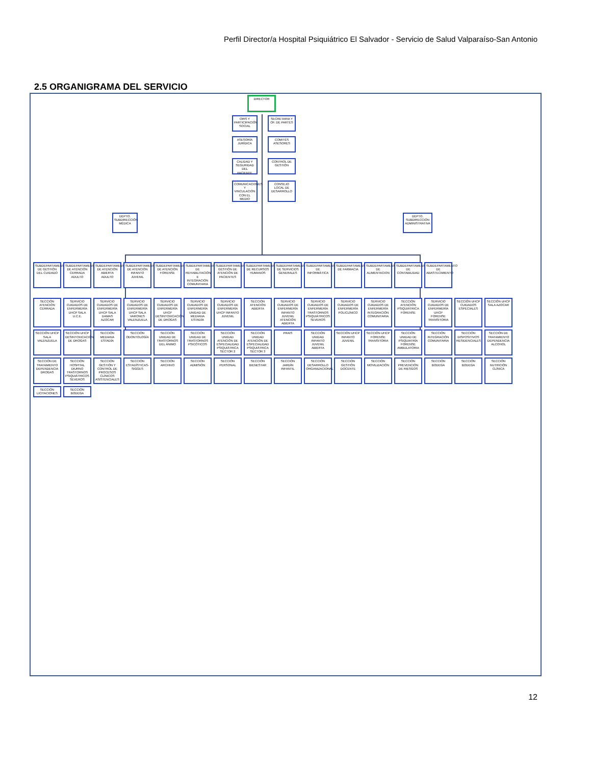Perfil Director/a Hospital Psiquiátrico El Salvador - Servicio de Salud Valparaíso-San Antonio
2.5 ORGANIGRAMA DEL SERVICIO
DIRECTOR
OIRS Y PARTICIPACIÓN SOCIAL
SECRETARIA Y OF. DE PARTES
ASESORÍA JURÍDICA
COMITÉS ASESORES
CALIDAD Y SEGURIDAD DEL PACIENTE
CONTROL DE GESTIÓN
COMUNICACIONES Y VINCULACIÓN CON EL MEDIO
CONSEJO LOCAL DE DESARROLLO
DEPTO. SUBDIRECCIÓN MÉDICA
DEPTO. SUBDIRECCIÓN ADMINISTRATIVA
SUBDEPARTAMENTO DE GESTIÓN DEL CUIDADO
SUBDEPARTAMENTO DE ATENCIÓN CERRADA ADULTO
SUBDEPARTAMENTO DE ATENCIÓN ABIERTA ADULTO
SUBDEPARTAMENTO DE ATENCIÓN INFANTO JUVENIL
SUBDEPARTAMENTO DE ATENCIÓN FORENSE
SUBDEPARTAMENTO DE REHABILITACIÓN E INTEGRACIÓN COMUNITARIA
SUBDEPARTAMENTO GESTIÓN DE ATENCIÓN DE PACIENTES
SUBDEPARTAMENTO DE RECURSOS HUMANOS
SUBDEPARTAMENTO DE SERVICIOS GENERALES
SUBDEPARTAMENTO DE INFORMÁTICA
SUBDEPARTAMENTO DE FARMACIA
SUBDEPARTAMENTO DE ALIMENTACION
SUBDEPARTAMENTO DE CONTABILIDAD
SUBDEPARTAMENTO DE ABASTECIMIENTO
SECCIÓN ATENCIÓN CERRADA
SERVICIO CUIDADOS DE ENFERMERÍA UHCP SALA U.C.E.
SERVICIO CUIDADOS DE ENFERMERÍA UHCP SALA DAMAS AZOCAR
SERVICIO CUIDADOS DE ENFERMERÍA UHCP SALA VARONES VALENZUELA
SERVICIO CUIDADOS DE ENFERMERÍA UHCP DESINTOXICACIÓN DE DROGAS
SERVICIO CUIDADOS DE ENFERMERÍA UNIDAD DE MEDIANA ESTADÍA
SERVICIO CUIDADOS DE ENFERMERÍA UHCP INFANTO JUVENIL
SECCIÓN ATENCIÓN ABIERTA
SERVICIO CUIDADOS DE ENFERMERÍA INFANTO JUVENIL ATENCIÓN ABIERTA
SERVICIO CUIDADOS DE ENFERMERÍA TRASTORNOS PSIQUIÁTRICOS SEVEROS
SERVICIO CUIDADOS DE ENFERMERÍA POLICLÍNICO
SERVICIO CUIDADOS DE ENFERMERÍA INTEGRACIÓN COMUNITARIA
SECCIÓN ATENCIÓN PSIQUIÁTRICA FORENSE
SERVICIO CUIDADOS DE ENFERMERÍA UHCP FORENSE TRANSITORIA
SECCIÓN UHCP CUIDADOS ESPECIALES
SECCIÓN UHCP SALA AZOCAR
SECCIÓN UHCP SALA VALENZUELA
SECCIÓN UHCP DESINTOXICACIÓN DE DROGAS
SECCIÓN MEDIANA ESTADÍA
SECCIÓN ODONTOLOGÍA
SECCIÓN UNIDAD DE TRASTORNOS DEL ÁNIMO
SECCIÓN UNIDAD DE TRASTORNOS PSICÓTICOS
SECCIÓN UNIDAD ATENCIÓN DE ESPECIALIDAD PSIQUIÁTRICA SECTOR 2
SECCIÓN UNIDAD ATENCIÓN DE ESPECIALIDAD PSIQUIÁTRICA SECTOR 3
PRAIS
SECCIÓN UNIDAD INFANTO JUVENIL ABIERTA
SECCIÓN UHCP INFANTO JUVENIL
SECCIÓN UHCP FORENSE TRANSITORIA
SECCIÓN UNIDAD DE PSIQUIATRÍA FORENSE AMBULATORIA
SECCIÓN INTEGRACIÓN COMUNITARIA
SECCIÓN DISPOSITIVOS RESIDENCIALES
SECCIÓN DE TRATAMIENTO DEPENDENCIA ALCOHOL
SECCIÓN DE TRATAMIENTO DEPENDENCIA DROGAS
SECCIÓN HOSPITAL DIURNO TRASTORNOS PSIQUIÁTRICOS SEVEROS
SECCIÓN GESTIÓN Y CONTROL DE PROCESOS CLÍNICOS ASISTENCIALES
SECCIÓN ESTADÍSTICAS-SIGGES
SECCIÓN ARCHIVO
SECCIÓN ADMISIÓN
SECCIÓN PERSONAL
SECCIÓN BIENESTAR
SECCIÓN JARDÍN INFANTIL
SECCIÓN DESARROLLO ORGANIZACIONAL
SECCIÓN GESTIÓN DOCENTE
SECCIÓN MOVILIZACIÓN
SECCIÓN PREVENCIÓN DE RIESGOS
SECCIÓN BODEGA
SECCIÓN BODEGA
SECCIÓN NUTRICIÓN CLÍNICA
SECCIÓN LICITACIONES
SECCIÓN BODEGA
12